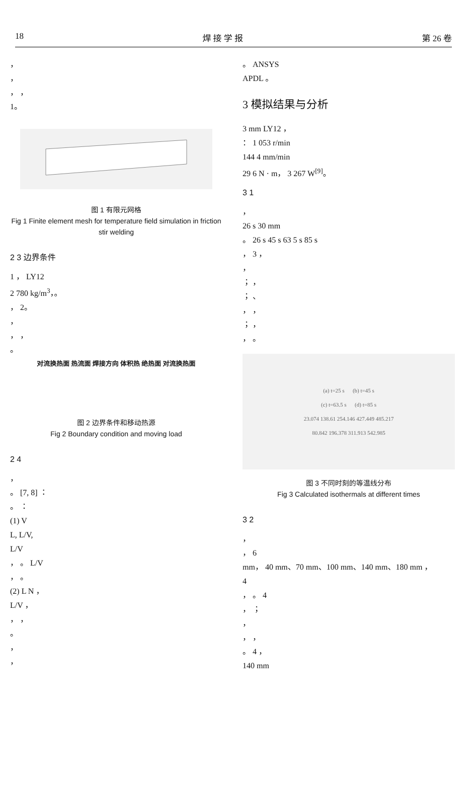18 焊 接 学 报 第 26 卷
，
，
， ，
1。
图 1 有限元网格
Fig 1 Finite element mesh for temperature field simulation in friction stir welding
2 3 边界条件
1 ， LY12
2 780 kg/m<sup>3</sup>，。
， 2。
，
， ，
。
对流换热面 热流面 焊接方向 体积热 绝热面 对流换热面
图 2 边界条件和移动热源
Fig 2 Boundary condition and moving load
2 4
，
。 [7, 8] ：
。 ：
(1) V
L, L/V,
L/V
， 。 L/V
， 。
(2) L N ，
L/V ，
， ，
。
，
，
。 ANSYS
APDL 。
3 模拟结果与分析
3 mm LY12 ，
： 1 053 r/min
144 4 mm/min
29 6 N · m， 3 267 W<sup>[9]</sup>。
3 1
，
26 s 30 mm
。 26 s 45 s 63 5 s 85 s
， 3 ，
，
； ，
； 、
， ，
； ，
， 。
(a) t=25 s (b) t=45 s
(c) t=63.5 s (d) t=85 s
23.074 138.61 254.146 427.449 485.217
80.842 196.378 311.913 542.985
图 3 不同时刻的等温线分布
Fig 3 Calculated isothermals at different times
3 2
，
， 6
mm， 40 mm、70 mm、100 mm、140 mm、180 mm ，
4
， 。 4
， ；
，
， ，
。 4 ，
140 mm